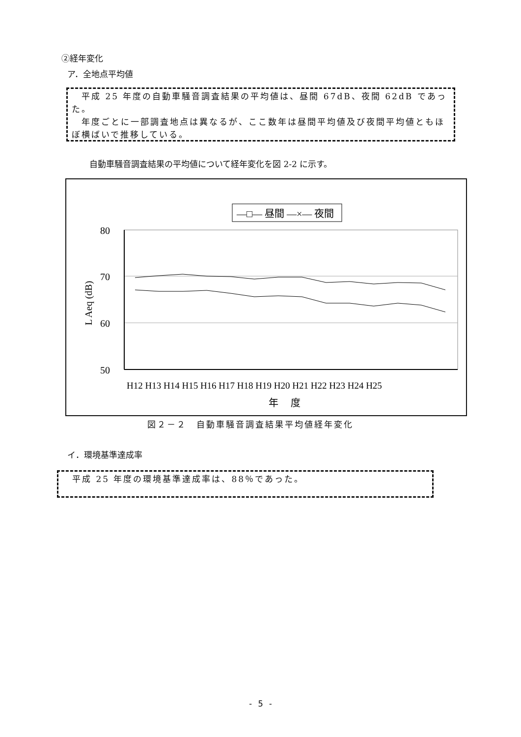②経年変化
ア．全地点平均値
　平成 25 年度の自動車騒音調査結果の平均値は、昼間 67dB、夜間 62dB であった。
　年度ごとに一部調査地点は異なるが、ここ数年は昼間平均値及び夜間平均値ともほぼ横ばいで推移している。
自動車騒音調査結果の平均値について経年変化を図 2-2 に示す。
—□— 昼間 —×— 夜間
80
70
60
50
L Aeq (dB)
H12 H13 H14 H15 H16 H17 H18 H19 H20 H21 H22 H23 H24 H25
年　 度
図２－２　自動車騒音調査結果平均値経年変化
イ．環境基準達成率
　平成 25 年度の環境基準達成率は、88％であった。
- 5 -